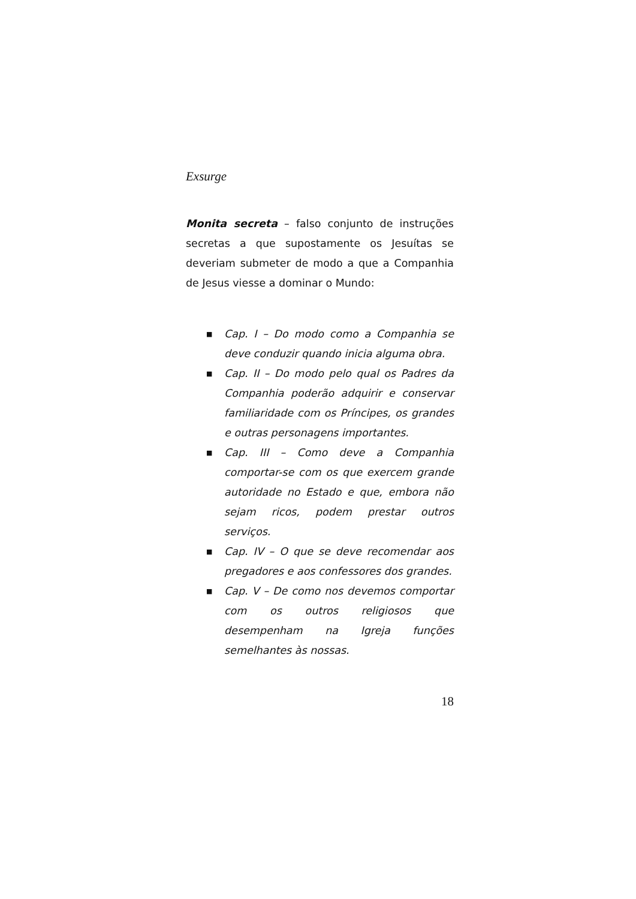Exsurge
Monita secreta – falso conjunto de instruções secretas a que supostamente os Jesuítas se deveriam submeter de modo a que a Companhia de Jesus viesse a dominar o Mundo:
■ Cap. I – Do modo como a Companhia se deve conduzir quando inicia alguma obra.
■ Cap. II – Do modo pelo qual os Padres da Companhia poderão adquirir e conservar familiaridade com os Príncipes, os grandes e outras personagens importantes.
■ Cap. III – Como deve a Companhia comportar-se com os que exercem grande autoridade no Estado e que, embora não sejam ricos, podem prestar outros serviços.
■ Cap. IV – O que se deve recomendar aos pregadores e aos confessores dos grandes.
■ Cap. V – De como nos devemos comportar com os outros religiosos que desempenham na Igreja funções semelhantes às nossas.
18